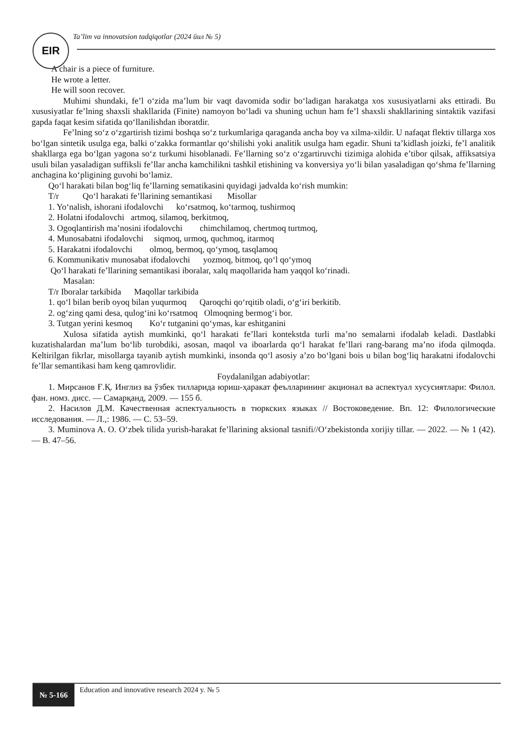EIR
Ta’lim va innovatsion tadqiqotlar (2024 йил № 5)
A chair is a piece of furniture.
He wrote a letter.
He will soon recover.
Muhimi shundaki, fe’l o‘zida ma’lum bir vaqt davomida sodir bo‘ladigan harakatga xos xususiyatlarni aks ettiradi. Bu xususiyatlar fe’lning shaxsli shakllarida (Finite) namoyon bo‘ladi va shuning uchun ham fe’l shaxsli shakllarining sintaktik vazifasi gapda faqat kesim sifatida qo‘llanilishdan iboratdir.
Fe’lning so‘z o‘zgartirish tizimi boshqa so‘z turkumlariga qaraganda ancha boy va xilma-xildir. U nafaqat flektiv tillarga xos bo‘lgan sintetik usulga ega, balki o‘zakka formantlar qo‘shilishi yoki analitik usulga ham egadir. Shuni ta’kidlash joizki, fe’l analitik shakllarga ega bo‘lgan yagona so‘z turkumi hisoblanadi. Fe’llarning so‘z o‘zgartiruvchi tizimiga alohida e’tibor qilsak, affiksatsiya usuli bilan yasaladigan suffiksli fe’llar ancha kamchilikni tashkil etishining va konversiya yo‘li bilan yasaladigan qo‘shma fe’llarning anchagina ko‘pligining guvohi bo‘lamiz.
Qo‘l harakati bilan bog‘liq fe’llarning sematikasini quyidagi jadvalda ko‘rish mumkin:
T/r Qo‘l harakati fe’llarining semantikasi Misollar
1. Yo‘nalish, ishorani ifodalovchi ko‘rsatmoq, ko‘tarmoq, tushirmoq
2. Holatni ifodalovchi artmoq, silamoq, berkitmoq,
3. Ogoqlantirish ma’nosini ifodalovchi chimchilamoq, chertmoq turtmoq,
4. Munosabatni ifodalovchi siqmoq, urmoq, quchmoq, itarmoq
5. Harakatni ifodalovchi olmoq, bermoq, qo‘ymoq, tasqlamoq
6. Kommunikativ munosabat ifodalovchi yozmoq, bitmoq, qo‘l qo‘ymoq
Qo‘l harakati fe’llarining semantikasi iboralar, xalq maqollarida ham yaqqol ko‘rinadi.
Masalan:
T/r Iboralar tarkibida Maqollar tarkibida
1. qo‘l bilan berib oyoq bilan yuqurmoq Qaroqchi qo‘rqitib oladi, o‘g‘iri berkitib.
2. og‘zing qami desa, qulog‘ini ko‘rsatmoq Olmoqning bermog‘i bor.
3. Tutgan yerini kesmoq Ko‘r tutganini qo‘ymas, kar eshitganini
Xulosa sifatida aytish mumkinki, qo‘l harakati fe’llari kontekstda turli ma’no semalarni ifodalab keladi. Dastlabki kuzatishalardan ma’lum bo‘lib turobdiki, asosan, maqol va iboarlarda qo‘l harakat fe’llari rang-barang ma’no ifoda qilmoqda. Keltirilgan fikrlar, misollarga tayanib aytish mumkinki, insonda qo‘l asosiy a’zo bo‘lgani bois u bilan bog‘liq harakatni ifodalovchi fe’llar semantikasi ham keng qamrovlidir.
Foydalanilgan adabiyotlar:
1. Мирсанов Ғ.Қ. Инглиз ва ўзбек тилларида юриш-ҳаракат феълларининг акционал ва аспектуал хусусиятлари: Филол. фан. номз. дисс. — Самарқанд, 2009. — 155 б.
2. Насилов Д.М. Качественная аспектуальность в тюркских языках // Востоковедение. Вп. 12: Филологические исследования. — Л.,: 1986. — С. 53–59.
3. Muminova A. O. O‘zbek tilida yurish-harakat fe’llarining aksional tasnifi//O‘zbekistonda xorijiy tillar. — 2022. — № 1 (42). — B. 47–56.
№ 5-166
Education and innovative research 2024 y. № 5